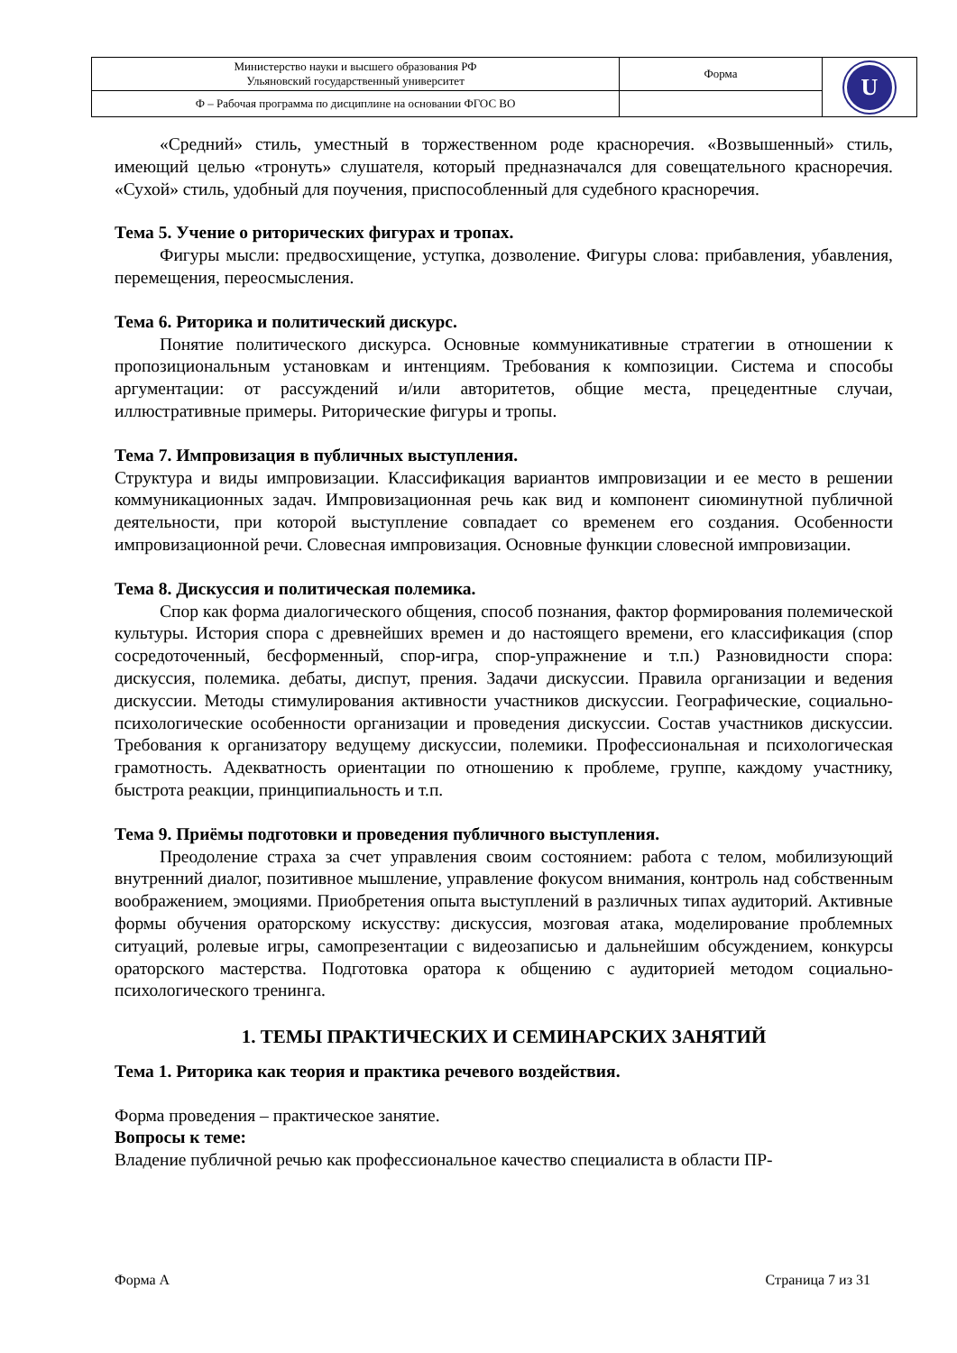| Министерство науки и высшего образования РФ Ульяновский государственный университет | Форма | U |
| Ф – Рабочая программа по дисциплине на основании ФГОС ВО | | |
«Средний» стиль, уместный в торжественном роде красноречия. «Возвышенный» стиль, имеющий целью «тронуть» слушателя, который предназначался для совещательного красноречия. «Сухой» стиль, удобный для поучения, приспособленный для судебного красноречия.
Тема 5. Учение о риторических фигурах и тропах.
Фигуры мысли: предвосхищение, уступка, дозволение. Фигуры слова: прибавления, убавления, перемещения, переосмысления.
Тема 6. Риторика и политический дискурс.
Понятие политического дискурса. Основные коммуникативные стратегии в отношении к пропозициональным установкам и интенциям. Требования к композиции. Система и способы аргументации: от рассуждений и/или авторитетов, общие места, прецедентные случаи, иллюстративные примеры. Риторические фигуры и тропы.
Тема 7. Импровизация в публичных выступления.
Структура и виды импровизации. Классификация вариантов импровизации и ее место в решении коммуникационных задач. Импровизационная речь как вид и компонент сиюминутной публичной деятельности, при которой выступление совпадает со временем его создания. Особенности импровизационной речи. Словесная импровизация. Основные функции словесной импровизации.
Тема 8. Дискуссия и политическая полемика.
Спор как форма диалогического общения, способ познания, фактор формирования полемической культуры. История спора с древнейших времен и до настоящего времени, его классификация (спор сосредоточенный, бесформенный, спор-игра, спор-упражнение и т.п.) Разновидности спора: дискуссия, полемика. дебаты, диспут, прения. Задачи дискуссии. Правила организации и ведения дискуссии. Методы стимулирования активности участников дискуссии. Географические, социально-психологические особенности организации и проведения дискуссии. Состав участников дискуссии. Требования к организатору ведущему дискуссии, полемики. Профессиональная и психологическая грамотность. Адекватность ориентации по отношению к проблеме, группе, каждому участнику, быстрота реакции, принципиальность и т.п.
Тема 9. Приёмы подготовки и проведения публичного выступления.
Преодоление страха за счет управления своим состоянием: работа с телом, мобилизующий внутренний диалог, позитивное мышление, управление фокусом внимания, контроль над собственным воображением, эмоциями. Приобретения опыта выступлений в различных типах аудиторий. Активные формы обучения ораторскому искусству: дискуссия, мозговая атака, моделирование проблемных ситуаций, ролевые игры, самопрезентации с видеозаписью и дальнейшим обсуждением, конкурсы ораторского мастерства. Подготовка оратора к общению с аудиторией методом социально-психологического тренинга.
1. ТЕМЫ ПРАКТИЧЕСКИХ И СЕМИНАРСКИХ ЗАНЯТИЙ
Тема 1. Риторика как теория и практика речевого воздействия.
Форма проведения – практическое занятие.
Вопросы к теме:
Владение публичной речью как профессиональное качество специалиста в области ПР-
Форма А Страница 7 из 31